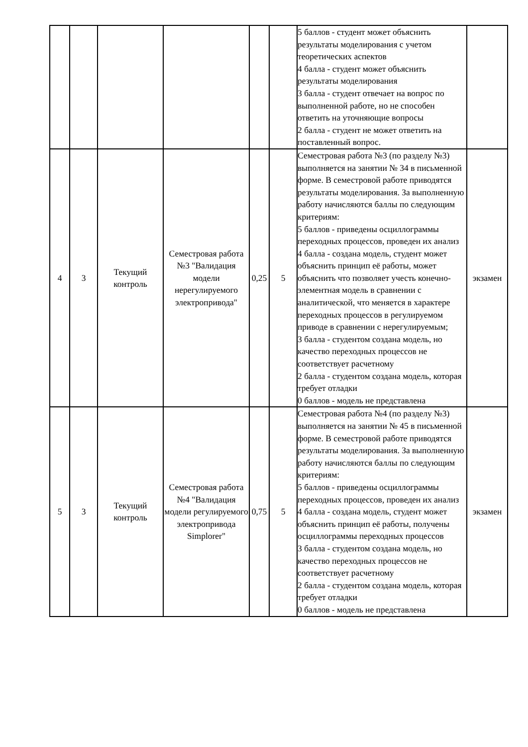| | | | | | | 5 баллов - студент может объяснить результаты моделирования с учетом теоретических аспектов 4 балла - студент может объяснить результаты моделирования 3 балла - студент отвечает на вопрос по выполненной работе, но не способен ответить на уточняющие вопросы 2 балла - студент не может ответить на поставленный вопрос. | |
| 4 | 3 | Текущий контроль | Семестровая работа №3 "Валидация модели нерегулируемого электропривода" | 0,25 | 5 | Семестровая работа №3 (по разделу №3) выполняется на занятии № 34 в письменной форме. В семестровой работе приводятся результаты моделирования. За выполненную работу начисляются баллы по следующим критериям: 5 баллов - приведены осциллограммы переходных процессов, проведен их анализ 4 балла - создана модель, студент может объяснить принцип её работы, может объяснить что позволяет учесть конечно-элементная модель в сравнении с аналитической, что меняется в характере переходных процессов в регулируемом приводе в сравнении с нерегулируемым; 3 балла - студентом создана модель, но качество переходных процессов не соответствует расчетному 2 балла - студентом создана модель, которая требует отладки 0 баллов - модель не представлена | экзамен |
| 5 | 3 | Текущий контроль | Семестровая работа №4 "Валидация модели регулируемого электропривода Simplorer" | 0,75 | 5 | Семестровая работа №4 (по разделу №3) выполняется на занятии № 45 в письменной форме. В семестровой работе приводятся результаты моделирования. За выполненную работу начисляются баллы по следующим критериям: 5 баллов - приведены осциллограммы переходных процессов, проведен их анализ 4 балла - создана модель, студент может объяснить принцип её работы, получены осциллограммы переходных процессов 3 балла - студентом создана модель, но качество переходных процессов не соответствует расчетному 2 балла - студентом создана модель, которая требует отладки 0 баллов - модель не представлена | экзамен |